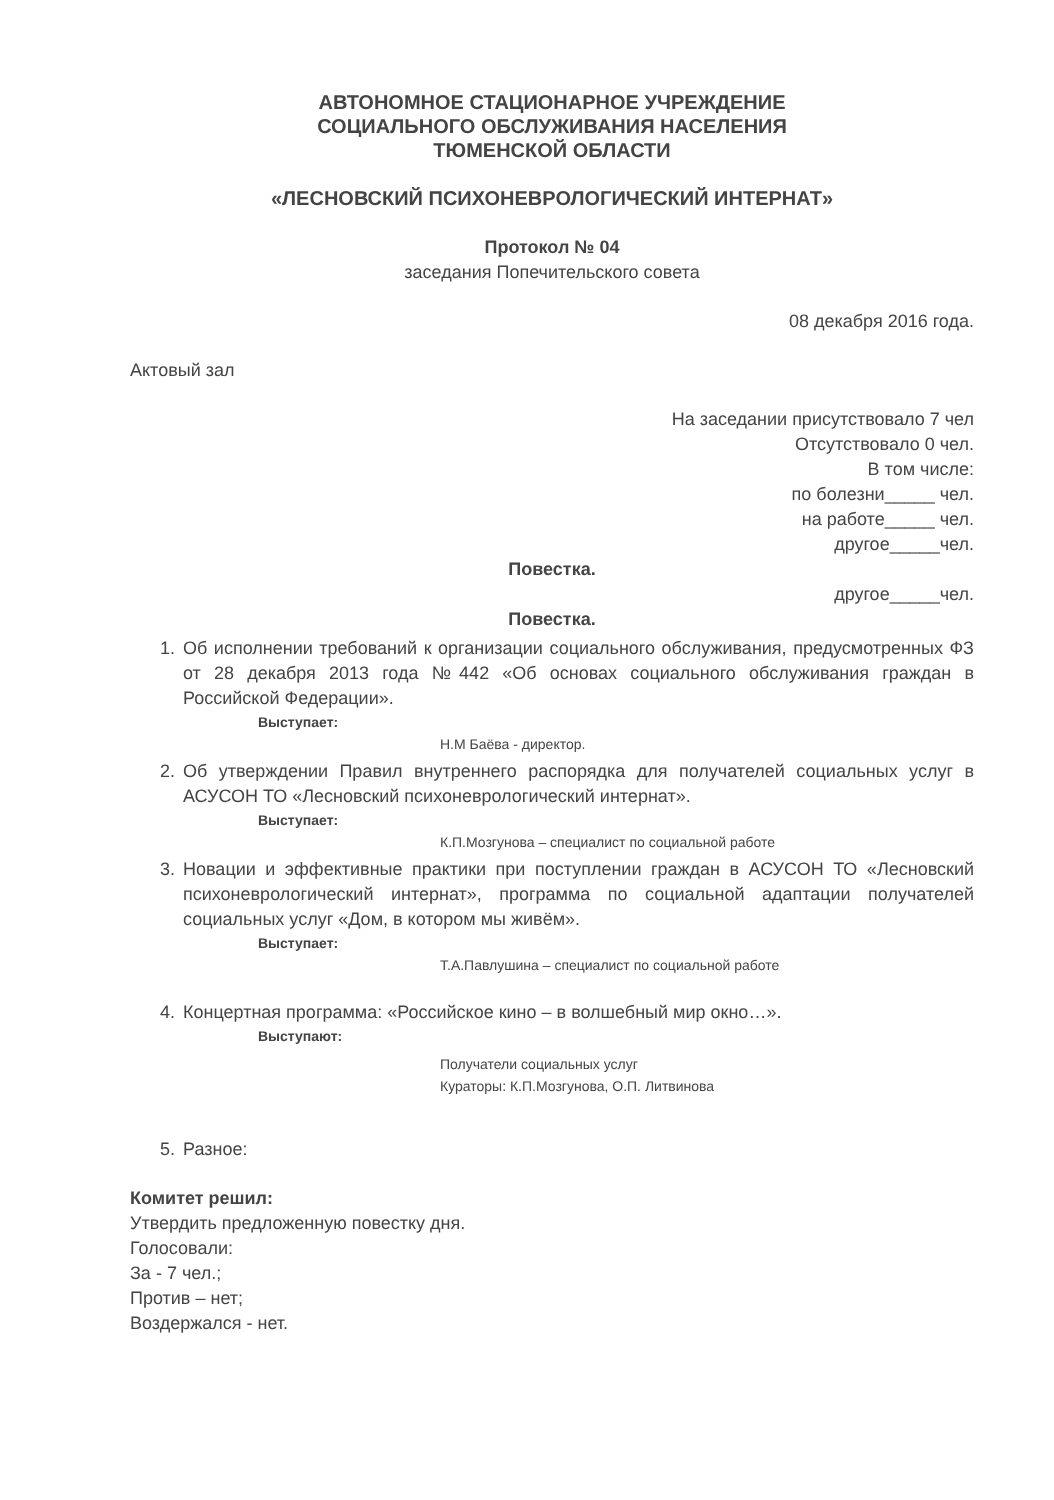АВТОНОМНОЕ СТАЦИОНАРНОЕ УЧРЕЖДЕНИЕ
СОЦИАЛЬНОГО ОБСЛУЖИВАНИЯ НАСЕЛЕНИЯ
ТЮМЕНСКОЙ ОБЛАСТИ
«ЛЕСНОВСКИЙ ПСИХОНЕВРОЛОГИЧЕСКИЙ ИНТЕРНАТ»
Протокол № 04
заседания Попечительского совета
08 декабря 2016 года.
Актовый зал
На заседании присутствовало 7 чел
Отсутствовало 0 чел.
В том числе:
по болезни_____ чел.
на работе_____ чел.
другое_____чел.
Повестка.
другое_____чел.
Повестка.
1. Об исполнении требований к организации социального обслуживания, предусмотренных ФЗ от 28 декабря 2013 года №442 «Об основах социального обслуживания граждан в Российской Федерации».
Выступает:
Н.М Баёва - директор.
2. Об утверждении Правил внутреннего распорядка для получателей социальных услуг в АСУСОН ТО «Лесновский психоневрологический интернат».
Выступает:
К.П.Мозгунова – специалист по социальной работе
3. Новации и эффективные практики при поступлении граждан в АСУСОН ТО «Лесновский психоневрологический интернат», программа по социальной адаптации получателей социальных услуг «Дом, в котором мы живём».
Выступает:
Т.А.Павлушина – специалист по социальной работе
4. Концертная программа: «Российское кино – в волшебный мир окно…».
Выступают:
Получатели социальных услуг
Кураторы: К.П.Мозгунова, О.П. Литвинова
5. Разное:
Комитет решил:
Утвердить предложенную повестку дня.
Голосовали:
За - 7 чел.;
Против – нет;
Воздержался - нет.